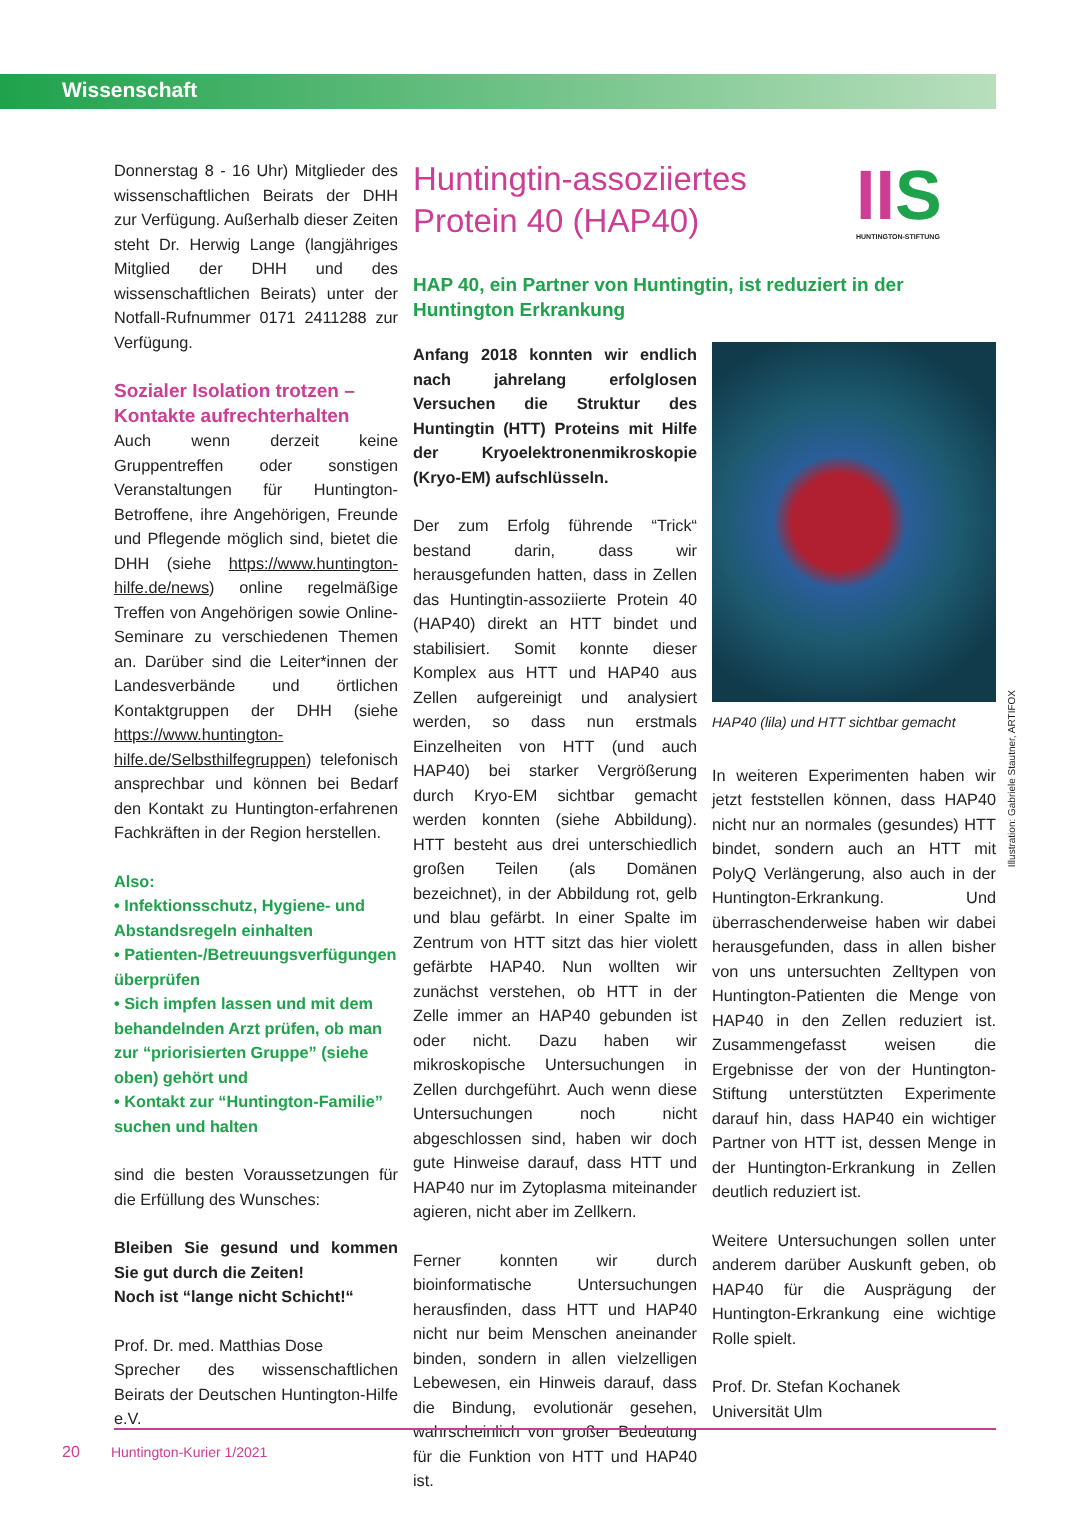Wissenschaft
Donnerstag 8 - 16 Uhr) Mitglieder des wissenschaftlichen Beirats der DHH zur Verfügung. Außerhalb dieser Zeiten steht Dr. Herwig Lange (langjähriges Mitglied der DHH und des wissenschaftlichen Beirats) unter der Notfall-Rufnummer 0171 2411288 zur Verfügung.
Sozialer Isolation trotzen – Kontakte aufrechterhalten
Auch wenn derzeit keine Gruppentreffen oder sonstigen Veranstaltungen für Huntington-Betroffene, ihre Angehörigen, Freunde und Pflegende möglich sind, bietet die DHH (siehe https://www.huntington-hilfe.de/news) online regelmäßige Treffen von Angehörigen sowie Online-Seminare zu verschiedenen Themen an. Darüber sind die Leiter*innen der Landesverbände und örtlichen Kontaktgruppen der DHH (siehe https://www.huntington-hilfe.de/Selbsthilfegruppen) telefonisch ansprechbar und können bei Bedarf den Kontakt zu Huntington-erfahrenen Fachkräften in der Region herstellen.
Also:
• Infektionsschutz, Hygiene- und Abstandsregeln einhalten
• Patienten-/Betreuungsverfügungen überprüfen
• Sich impfen lassen und mit dem behandelnden Arzt prüfen, ob man zur “priorisierten Gruppe” (siehe oben) gehört und
• Kontakt zur “Huntington-Familie” suchen und halten
sind die besten Voraussetzungen für die Erfüllung des Wunsches:
Bleiben Sie gesund und kommen Sie gut durch die Zeiten!
Noch ist “lange nicht Schicht!“
Prof. Dr. med. Matthias Dose
Sprecher des wissenschaftlichen Beirats der Deutschen Huntington-Hilfe e.V.
II S
HUNTINGTON-STIFTUNG
Huntingtin-assoziiertes
Protein 40 (HAP40)
HAP 40, ein Partner von Huntingtin, ist reduziert in der Huntington Erkrankung
Anfang 2018 konnten wir endlich nach jahrelang erfolglosen Versuchen die Struktur des Huntingtin (HTT) Proteins mit Hilfe der Kryoelektronenmikroskopie (Kryo-EM) aufschlüsseln.
Der zum Erfolg führende “Trick“ bestand darin, dass wir herausgefunden hatten, dass in Zellen das Huntingtin-assoziierte Protein 40 (HAP40) direkt an HTT bindet und stabilisiert. Somit konnte dieser Komplex aus HTT und HAP40 aus Zellen aufgereinigt und analysiert werden, so dass nun erstmals Einzelheiten von HTT (und auch HAP40) bei starker Vergrößerung durch Kryo-EM sichtbar gemacht werden konnten (siehe Abbildung). HTT besteht aus drei unterschiedlich großen Teilen (als Domänen bezeichnet), in der Abbildung rot, gelb und blau gefärbt. In einer Spalte im Zentrum von HTT sitzt das hier violett gefärbte HAP40. Nun wollten wir zunächst verstehen, ob HTT in der Zelle immer an HAP40 gebunden ist oder nicht. Dazu haben wir mikroskopische Untersuchungen in Zellen durchgeführt. Auch wenn diese Untersuchungen noch nicht abgeschlossen sind, haben wir doch gute Hinweise darauf, dass HTT und HAP40 nur im Zytoplasma miteinander agieren, nicht aber im Zellkern.
Ferner konnten wir durch bioinformatische Untersuchungen herausfinden, dass HTT und HAP40 nicht nur beim Menschen aneinander binden, sondern in allen vielzelligen Lebewesen, ein Hinweis darauf, dass die Bindung, evolutionär gesehen, wahrscheinlich von großer Bedeutung für die Funktion von HTT und HAP40 ist.
HAP40 (lila) und HTT sichtbar gemacht
In weiteren Experimenten haben wir jetzt feststellen können, dass HAP40 nicht nur an normales (gesundes) HTT bindet, sondern auch an HTT mit PolyQ Verlängerung, also auch in der Huntington-Erkrankung. Und überraschenderweise haben wir dabei herausgefunden, dass in allen bisher von uns untersuchten Zelltypen von Huntington-Patienten die Menge von HAP40 in den Zellen reduziert ist. Zusammengefasst weisen die Ergebnisse der von der Huntington-Stiftung unterstützten Experimente darauf hin, dass HAP40 ein wichtiger Partner von HTT ist, dessen Menge in der Huntington-Erkrankung in Zellen deutlich reduziert ist.
Weitere Untersuchungen sollen unter anderem darüber Auskunft geben, ob HAP40 für die Ausprägung der Huntington-Erkrankung eine wichtige Rolle spielt.
Prof. Dr. Stefan Kochanek
Universität Ulm
Illustration: Gabriele Stautner, ARTIFOX
20 Huntington-Kurier 1/2021